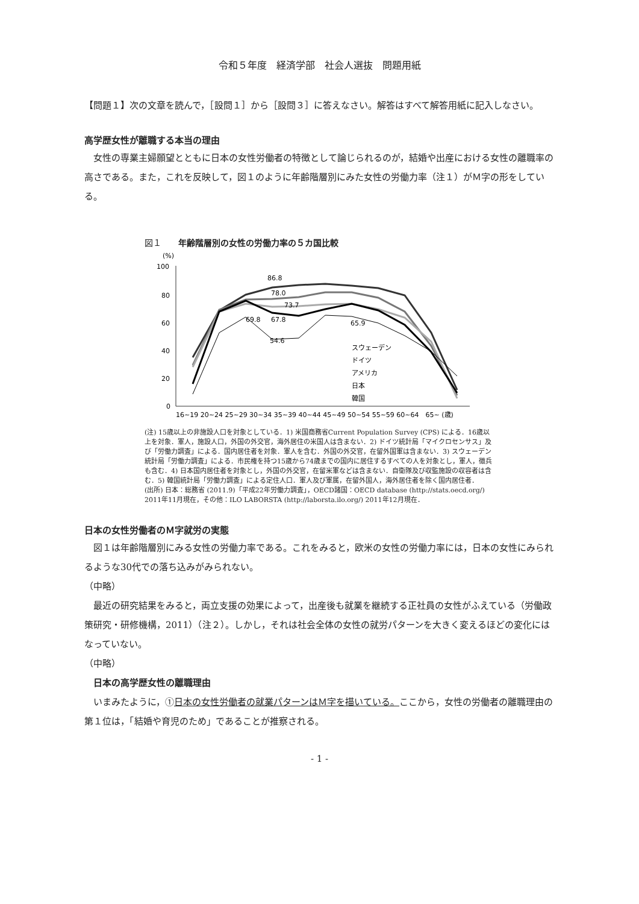令和５年度　経済学部　社会人選抜　問題用紙
【問題１】次の文章を読んで，［設問１］から［設問３］に答えなさい。解答はすべて解答用紙に記入しなさい。
高学歴女性が離職する本当の理由
女性の専業主婦願望とともに日本の女性労働者の特徴として論じられるのが，結婚や出産における女性の離職率の高さである。また，これを反映して，図１のように年齢階層別にみた女性の労働力率（注１）がＭ字の形をしている。
図１　　年齢階層別の女性の労働力率の５カ国比較
(%)
100
80
60
40
20
0
86.8
78.0
73.7
69.8
67.8
65.9
54.6
スウェーデン
ドイツ
アメリカ
日本
韓国
16~19 20~24 25~29 30~34 35~39 40~44 45~49 50~54 55~59 60~64　65~ (歳)
(注) 15歳以上の非施設人口を対象としている．1) 米国商務省Current Population Survey (CPS) による．16歳以上を対象．軍人，施設人口，外国の外交官，海外居住の米国人は含まない．2) ドイツ統計局「マイクロセンサス」及び「労働力調査」による．国内居住者を対象．軍人を含む．外国の外交官，在留外国軍は含まない．3) スウェーデン統計局「労働力調査」による．市民権を持つ15歳から74歳までの国内に居住するすべての人を対象とし，軍人，徴兵も含む．4) 日本国内居住者を対象とし，外国の外交官，在留米軍などは含まない．自衛隊及び収監施設の収容者は含む．5) 韓国統計局「労働力調査」による定住人口．軍人及び軍属，在留外国人，海外居住者を除く国内居住者．
(出所) 日本：総務省 (2011.9)「平成22年労働力調査」，OECD諸国：OECD database (http://stats.oecd.org/) 2011年11月現在，その他：ILO LABORSTA (http://laborsta.ilo.org/) 2011年12月現在．
日本の女性労働者のＭ字就労の実態
図１は年齢階層別にみる女性の労働力率である。これをみると，欧米の女性の労働力率には，日本の女性にみられるような30代での落ち込みがみられない。
（中略）
最近の研究結果をみると，両立支援の効果によって，出産後も就業を継続する正社員の女性がふえている（労働政策研究・研修機構，2011）（注２）。しかし，それは社会全体の女性の就労パターンを大きく変えるほどの変化にはなっていない。
（中略）
日本の高学歴女性の離職理由
いまみたように，①日本の女性労働者の就業パターンはＭ字を描いている。ここから，女性の労働者の離職理由の第１位は，「結婚や育児のため」であることが推察される。
- 1 -